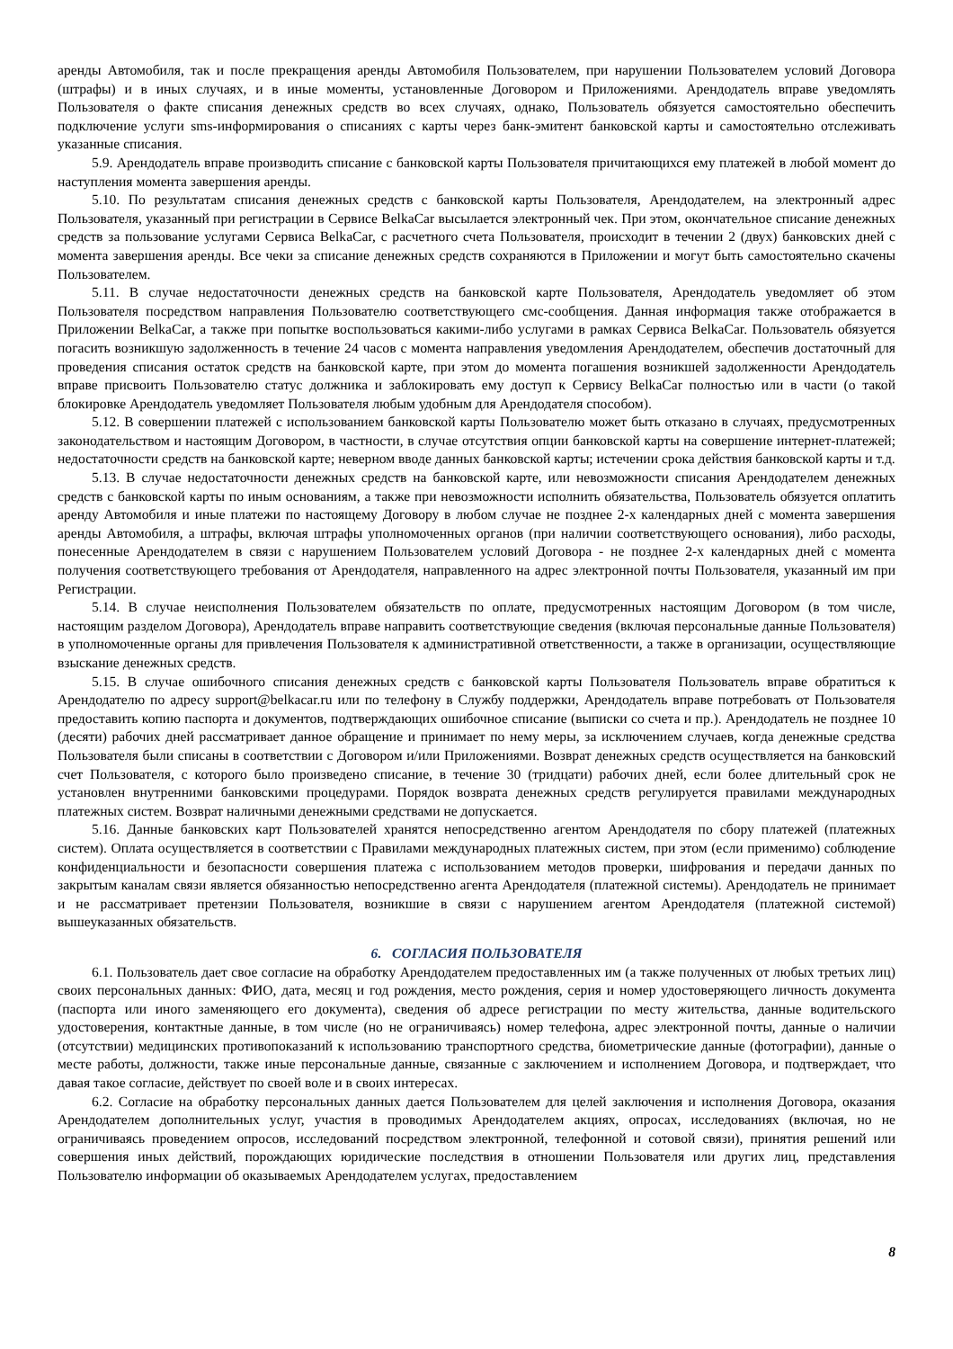аренды Автомобиля, так и после прекращения аренды Автомобиля Пользователем, при нарушении Пользователем условий Договора (штрафы) и в иных случаях, и в иные моменты, установленные Договором и Приложениями. Арендодатель вправе уведомлять Пользователя о факте списания денежных средств во всех случаях, однако, Пользователь обязуется самостоятельно обеспечить подключение услуги sms-информирования о списаниях с карты через банк-эмитент банковской карты и самостоятельно отслеживать указанные списания.
5.9. Арендодатель вправе производить списание с банковской карты Пользователя причитающихся ему платежей в любой момент до наступления момента завершения аренды.
5.10. По результатам списания денежных средств с банковской карты Пользователя, Арендодателем, на электронный адрес Пользователя, указанный при регистрации в Сервисе BelkaCar высылается электронный чек. При этом, окончательное списание денежных средств за пользование услугами Сервиса BelkaCar, с расчетного счета Пользователя, происходит в течении 2 (двух) банковских дней с момента завершения аренды. Все чеки за списание денежных средств сохраняются в Приложении и могут быть самостоятельно скачены Пользователем.
5.11. В случае недостаточности денежных средств на банковской карте Пользователя, Арендодатель уведомляет об этом Пользователя посредством направления Пользователю соответствующего смс-сообщения. Данная информация также отображается в Приложении BelkaCar, а также при попытке воспользоваться какими-либо услугами в рамках Сервиса BelkaCar. Пользователь обязуется погасить возникшую задолженность в течение 24 часов с момента направления уведомления Арендодателем, обеспечив достаточный для проведения списания остаток средств на банковской карте, при этом до момента погашения возникшей задолженности Арендодатель вправе присвоить Пользователю статус должника и заблокировать ему доступ к Сервису BelkaCar полностью или в части (о такой блокировке Арендодатель уведомляет Пользователя любым удобным для Арендодателя способом).
5.12. В совершении платежей с использованием банковской карты Пользователю может быть отказано в случаях, предусмотренных законодательством и настоящим Договором, в частности, в случае отсутствия опции банковской карты на совершение интернет-платежей; недостаточности средств на банковской карте; неверном вводе данных банковской карты; истечении срока действия банковской карты и т.д.
5.13. В случае недостаточности денежных средств на банковской карте, или невозможности списания Арендодателем денежных средств с банковской карты по иным основаниям, а также при невозможности исполнить обязательства, Пользователь обязуется оплатить аренду Автомобиля и иные платежи по настоящему Договору в любом случае не позднее 2-х календарных дней с момента завершения аренды Автомобиля, а штрафы, включая штрафы уполномоченных органов (при наличии соответствующего основания), либо расходы, понесенные Арендодателем в связи с нарушением Пользователем условий Договора - не позднее 2-х календарных дней с момента получения соответствующего требования от Арендодателя, направленного на адрес электронной почты Пользователя, указанный им при Регистрации.
5.14. В случае неисполнения Пользователем обязательств по оплате, предусмотренных настоящим Договором (в том числе, настоящим разделом Договора), Арендодатель вправе направить соответствующие сведения (включая персональные данные Пользователя) в уполномоченные органы для привлечения Пользователя к административной ответственности, а также в организации, осуществляющие взыскание денежных средств.
5.15. В случае ошибочного списания денежных средств с банковской карты Пользователя Пользователь вправе обратиться к Арендодателю по адресу support@belkacar.ru или по телефону в Службу поддержки, Арендодатель вправе потребовать от Пользователя предоставить копию паспорта и документов, подтверждающих ошибочное списание (выписки со счета и пр.). Арендодатель не позднее 10 (десяти) рабочих дней рассматривает данное обращение и принимает по нему меры, за исключением случаев, когда денежные средства Пользователя были списаны в соответствии с Договором и/или Приложениями. Возврат денежных средств осуществляется на банковский счет Пользователя, с которого было произведено списание, в течение 30 (тридцати) рабочих дней, если более длительный срок не установлен внутренними банковскими процедурами. Порядок возврата денежных средств регулируется правилами международных платежных систем. Возврат наличными денежными средствами не допускается.
5.16. Данные банковских карт Пользователей хранятся непосредственно агентом Арендодателя по сбору платежей (платежных систем). Оплата осуществляется в соответствии с Правилами международных платежных систем, при этом (если применимо) соблюдение конфиденциальности и безопасности совершения платежа с использованием методов проверки, шифрования и передачи данных по закрытым каналам связи является обязанностью непосредственно агента Арендодателя (платежной системы). Арендодатель не принимает и не рассматривает претензии Пользователя, возникшие в связи с нарушением агентом Арендодателя (платежной системой) вышеуказанных обязательств.
6. СОГЛАСИЯ ПОЛЬЗОВАТЕЛЯ
6.1. Пользователь дает свое согласие на обработку Арендодателем предоставленных им (а также полученных от любых третьих лиц) своих персональных данных: ФИО, дата, месяц и год рождения, место рождения, серия и номер удостоверяющего личность документа (паспорта или иного заменяющего его документа), сведения об адресе регистрации по месту жительства, данные водительского удостоверения, контактные данные, в том числе (но не ограничиваясь) номер телефона, адрес электронной почты, данные о наличии (отсутствии) медицинских противопоказаний к использованию транспортного средства, биометрические данные (фотографии), данные о месте работы, должности, также иные персональные данные, связанные с заключением и исполнением Договора, и подтверждает, что давая такое согласие, действует по своей воле и в своих интересах.
6.2. Согласие на обработку персональных данных дается Пользователем для целей заключения и исполнения Договора, оказания Арендодателем дополнительных услуг, участия в проводимых Арендодателем акциях, опросах, исследованиях (включая, но не ограничиваясь проведением опросов, исследований посредством электронной, телефонной и сотовой связи), принятия решений или совершения иных действий, порождающих юридические последствия в отношении Пользователя или других лиц, представления Пользователю информации об оказываемых Арендодателем услугах, предоставлением
8